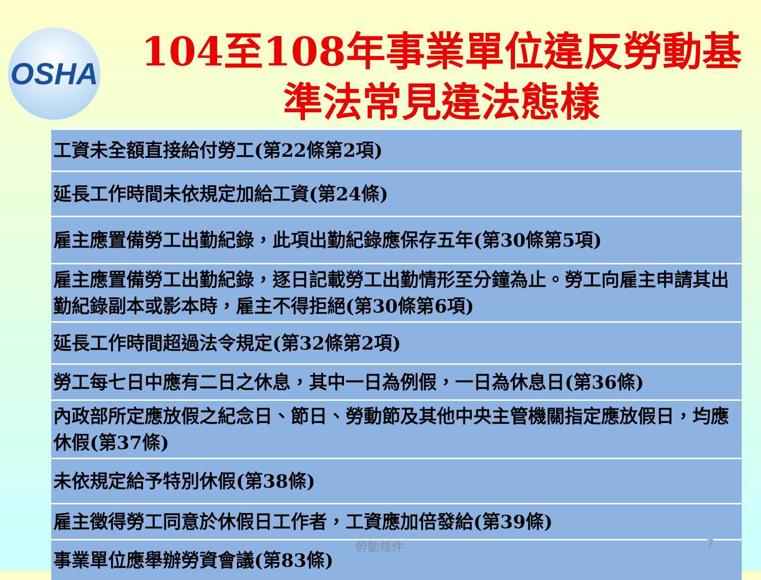OSHA
104至108年事業單位違反勞動基
準法常見違法態樣
| 工資未全額直接給付勞工(第22條第2項) |
| 延長工作時間未依規定加給工資(第24條) |
| 雇主應置備勞工出勤紀錄，此項出勤紀錄應保存五年(第30條第5項) |
| 雇主應置備勞工出勤紀錄，逐日記載勞工出勤情形至分鐘為止。勞工向雇主申請其出勤紀錄副本或影本時，雇主不得拒絕(第30條第6項) |
| 延長工作時間超過法令規定(第32條第2項) |
| 勞工每七日中應有二日之休息，其中一日為例假，一日為休息日(第36條) |
| 內政部所定應放假之紀念日、節日、勞動節及其他中央主管機關指定應放假日，均應休假(第37條) |
| 未依規定給予特別休假(第38條) |
| 雇主徵得勞工同意於休假日工作者，工資應加倍發給(第39條) |
| 事業單位應舉辦勞資會議(第83條) |
勞動條件 7